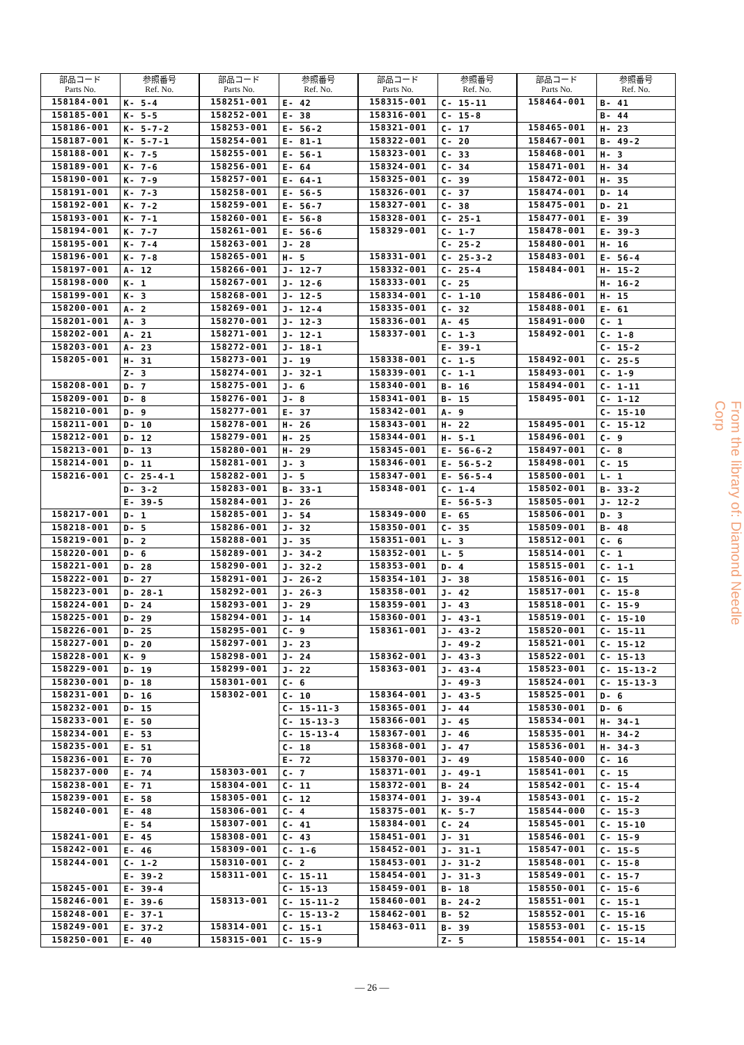| 部品コード Parts No. | 参照番号 Ref. No. |
| --- | --- |
| 158184-001 | K- 5-4 |
| 158185-001 | K- 5-5 |
| 158186-001 | K- 5-7-2 |
| 158187-001 | K- 5-7-1 |
| 158188-001 | K- 7-5 |
| 158189-001 | K- 7-6 |
| 158190-001 | K- 7-9 |
| 158191-001 | K- 7-3 |
| 158192-001 | K- 7-2 |
| 158193-001 | K- 7-1 |
| 158194-001 | K- 7-7 |
| 158195-001 | K- 7-4 |
| 158196-001 | K- 7-8 |
| 158197-001 | A- 12 |
| 158198-000 | K- 1 |
| 158199-001 | K- 3 |
| 158200-001 | A- 2 |
| 158201-001 | A- 3 |
| 158202-001 | A- 21 |
| 158203-001 | A- 23 |
| 158205-001 | H- 31 |
| | Z- 3 |
| 158208-001 | D- 7 |
| 158209-001 | D- 8 |
| 158210-001 | D- 9 |
| 158211-001 | D- 10 |
| 158212-001 | D- 12 |
| 158213-001 | D- 13 |
| 158214-001 | D- 11 |
| 158216-001 | C- 25-4-1 |
| | D- 3-2 |
| | E- 39-5 |
| 158217-001 | D- 1 |
| 158218-001 | D- 5 |
| 158219-001 | D- 2 |
| 158220-001 | D- 6 |
| 158221-001 | D- 28 |
| 158222-001 | D- 27 |
| 158223-001 | D- 28-1 |
| 158224-001 | D- 24 |
| 158225-001 | D- 29 |
| 158226-001 | D- 25 |
| 158227-001 | D- 20 |
| 158228-001 | K- 9 |
| 158229-001 | D- 19 |
| 158230-001 | D- 18 |
| 158231-001 | D- 16 |
| 158232-001 | D- 15 |
| 158233-001 | E- 50 |
| 158234-001 | E- 53 |
| 158235-001 | E- 51 |
| 158236-001 | E- 70 |
| 158237-000 | E- 74 |
| 158238-001 | E- 71 |
| 158239-001 | E- 58 |
| 158240-001 | E- 48 |
| | E- 54 |
| 158241-001 | E- 45 |
| 158242-001 | E- 46 |
| 158244-001 | C- 1-2 |
| | E- 39-2 |
| 158245-001 | E- 39-4 |
| 158246-001 | E- 39-6 |
| 158248-001 | E- 37-1 |
| 158249-001 | E- 37-2 |
| 158250-001 | E- 40 |
| 部品コード Parts No. | 参照番号 Ref. No. |
| --- | --- |
| 158251-001 | E- 42 |
| 158252-001 | E- 38 |
| 158253-001 | E- 56-2 |
| 158254-001 | E- 81-1 |
| 158255-001 | E- 56-1 |
| 158256-001 | E- 64 |
| 158257-001 | E- 64-1 |
| 158258-001 | E- 56-5 |
| 158259-001 | E- 56-7 |
| 158260-001 | E- 56-8 |
| 158261-001 | E- 56-6 |
| 158263-001 | J- 28 |
| 158265-001 | H- 5 |
| 158266-001 | J- 12-7 |
| 158267-001 | J- 12-6 |
| 158268-001 | J- 12-5 |
| 158269-001 | J- 12-4 |
| 158270-001 | J- 12-3 |
| 158271-001 | J- 12-1 |
| 158272-001 | J- 18-1 |
| 158273-001 | J- 19 |
| 158274-001 | J- 32-1 |
| 158275-001 | J- 6 |
| 158276-001 | J- 8 |
| 158277-001 | E- 37 |
| 158278-001 | H- 26 |
| 158279-001 | H- 25 |
| 158280-001 | H- 29 |
| 158281-001 | J- 3 |
| 158282-001 | J- 5 |
| 158283-001 | B- 33-1 |
| 158284-001 | J- 26 |
| 158285-001 | J- 54 |
| 158286-001 | J- 32 |
| 158288-001 | J- 35 |
| 158289-001 | J- 34-2 |
| 158290-001 | J- 32-2 |
| 158291-001 | J- 26-2 |
| 158292-001 | J- 26-3 |
| 158293-001 | J- 29 |
| 158294-001 | J- 14 |
| 158295-001 | C- 9 |
| 158297-001 | J- 23 |
| 158298-001 | J- 24 |
| 158299-001 | J- 22 |
| 158301-001 | C- 6 |
| 158302-001 | C- 10 |
| | C- 15-11-3 |
| | C- 15-13-3 |
| | C- 15-13-4 |
| | C- 18 |
| | E- 72 |
| 158303-001 | C- 7 |
| 158304-001 | C- 11 |
| 158305-001 | C- 12 |
| 158306-001 | C- 4 |
| 158307-001 | C- 41 |
| 158308-001 | C- 43 |
| 158309-001 | C- 1-6 |
| 158310-001 | C- 2 |
| 158311-001 | C- 15-11 |
| | C- 15-13 |
| 158313-001 | C- 15-11-2 |
| | C- 15-13-2 |
| 158314-001 | C- 15-1 |
| 158315-001 | C- 15-9 |
| 部品コード Parts No. | 参照番号 Ref. No. |
| --- | --- |
| 158315-001 | C- 15-11 |
| 158316-001 | C- 15-8 |
| 158321-001 | C- 17 |
| 158322-001 | C- 20 |
| 158323-001 | C- 33 |
| 158324-001 | C- 34 |
| 158325-001 | C- 39 |
| 158326-001 | C- 37 |
| 158327-001 | C- 38 |
| 158328-001 | C- 25-1 |
| 158329-001 | C- 1-7 |
| | C- 25-2 |
| 158331-001 | C- 25-3-2 |
| 158332-001 | C- 25-4 |
| 158333-001 | C- 25 |
| 158334-001 | C- 1-10 |
| 158335-001 | C- 32 |
| 158336-001 | A- 45 |
| 158337-001 | C- 1-3 |
| | E- 39-1 |
| 158338-001 | C- 1-5 |
| 158339-001 | C- 1-1 |
| 158340-001 | B- 16 |
| 158341-001 | B- 15 |
| 158342-001 | A- 9 |
| 158343-001 | H- 22 |
| 158344-001 | H- 5-1 |
| 158345-001 | E- 56-6-2 |
| 158346-001 | E- 56-5-2 |
| 158347-001 | E- 56-5-4 |
| 158348-001 | C- 1-4 |
| | E- 56-5-3 |
| 158349-000 | E- 65 |
| 158350-001 | C- 35 |
| 158351-001 | L- 3 |
| 158352-001 | L- 5 |
| 158353-001 | D- 4 |
| 158354-101 | J- 38 |
| 158358-001 | J- 42 |
| 158359-001 | J- 43 |
| 158360-001 | J- 43-1 |
| 158361-001 | J- 43-2 |
| | J- 49-2 |
| 158362-001 | J- 43-3 |
| 158363-001 | J- 43-4 |
| | J- 49-3 |
| 158364-001 | J- 43-5 |
| 158365-001 | J- 44 |
| 158366-001 | J- 45 |
| 158367-001 | J- 46 |
| 158368-001 | J- 47 |
| 158370-001 | J- 49 |
| 158371-001 | J- 49-1 |
| 158372-001 | B- 24 |
| 158374-001 | J- 39-4 |
| 158375-001 | K- 5-7 |
| 158384-001 | C- 24 |
| 158451-001 | J- 31 |
| 158452-001 | J- 31-1 |
| 158453-001 | J- 31-2 |
| 158454-001 | J- 31-3 |
| 158459-001 | B- 18 |
| 158460-001 | B- 24-2 |
| 158462-001 | B- 52 |
| 158463-011 | B- 39 |
| | Z- 5 |
| 部品コード Parts No. | 参照番号 Ref. No. |
| --- | --- |
| 158464-001 | B- 41 |
| | B- 44 |
| 158465-001 | H- 23 |
| 158467-001 | B- 49-2 |
| 158468-001 | H- 3 |
| 158471-001 | H- 34 |
| 158472-001 | H- 35 |
| 158474-001 | D- 14 |
| 158475-001 | D- 21 |
| 158477-001 | E- 39 |
| 158478-001 | E- 39-3 |
| 158480-001 | H- 16 |
| 158483-001 | E- 56-4 |
| 158484-001 | H- 15-2 |
| | H- 16-2 |
| 158486-001 | H- 15 |
| 158488-001 | E- 61 |
| 158491-000 | C- 1 |
| 158492-001 | C- 1-8 |
| | C- 15-2 |
| 158492-001 | C- 25-5 |
| 158493-001 | C- 1-9 |
| 158494-001 | C- 1-11 |
| 158495-001 | C- 1-12 |
| | C- 15-10 |
| 158495-001 | C- 15-12 |
| 158496-001 | C- 9 |
| 158497-001 | C- 8 |
| 158498-001 | C- 15 |
| 158500-001 | L- 1 |
| 158502-001 | B- 33-2 |
| 158505-001 | J- 12-2 |
| 158506-001 | D- 3 |
| 158509-001 | B- 48 |
| 158512-001 | C- 6 |
| 158514-001 | C- 1 |
| 158515-001 | C- 1-1 |
| 158516-001 | C- 15 |
| 158517-001 | C- 15-8 |
| 158518-001 | C- 15-9 |
| 158519-001 | C- 15-10 |
| 158520-001 | C- 15-11 |
| 158521-001 | C- 15-12 |
| 158522-001 | C- 15-13 |
| 158523-001 | C- 15-13-2 |
| 158524-001 | C- 15-13-3 |
| 158525-001 | D- 6 |
| 158530-001 | D- 6 |
| 158534-001 | H- 34-1 |
| 158535-001 | H- 34-2 |
| 158536-001 | H- 34-3 |
| 158540-000 | C- 16 |
| 158541-001 | C- 15 |
| 158542-001 | C- 15-4 |
| 158543-001 | C- 15-2 |
| 158544-000 | C- 15-3 |
| 158545-001 | C- 15-10 |
| 158546-001 | C- 15-9 |
| 158547-001 | C- 15-5 |
| 158548-001 | C- 15-8 |
| 158549-001 | C- 15-7 |
| 158550-001 | C- 15-6 |
| 158551-001 | C- 15-1 |
| 158552-001 | C- 15-16 |
| 158553-001 | C- 15-15 |
| 158554-001 | C- 15-14 |
From the library of: Diamond Needle Corp
— 26 —